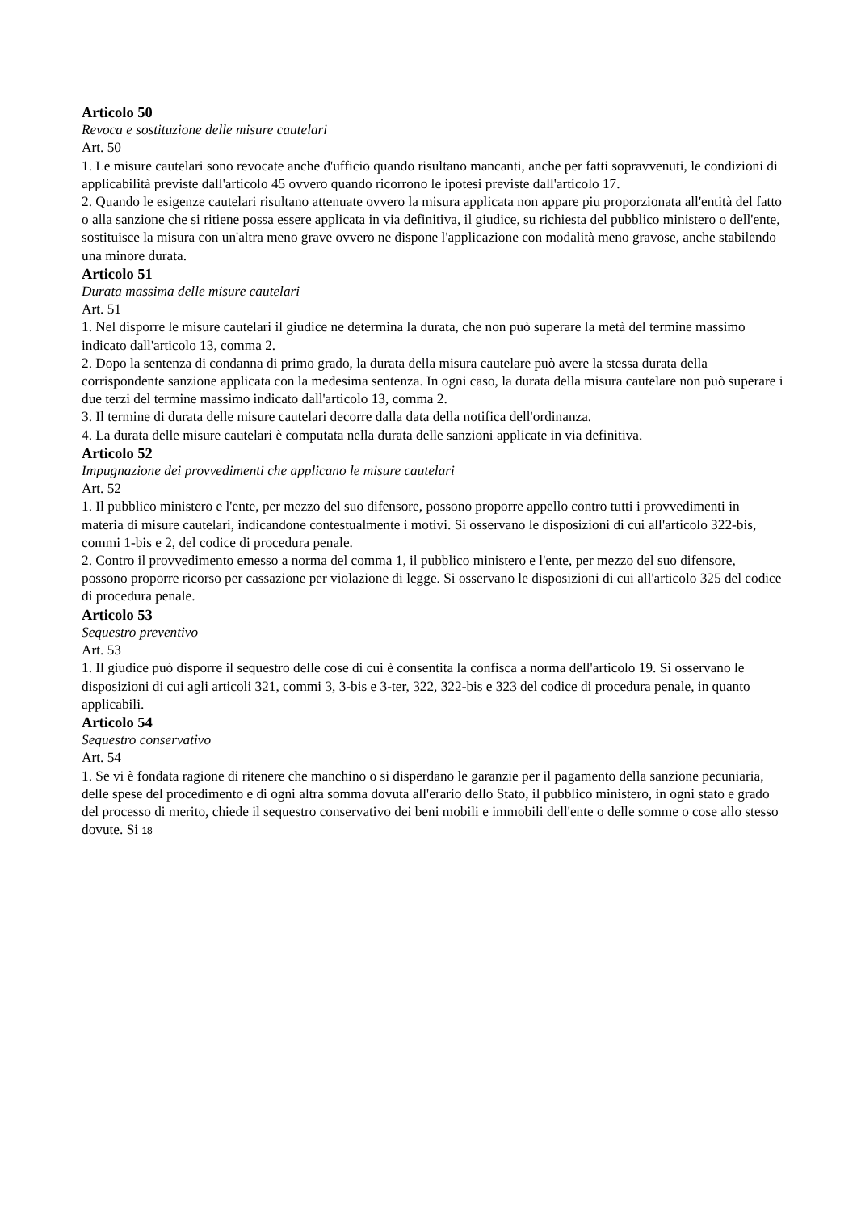Articolo 50
Revoca e sostituzione delle misure cautelari
Art. 50
1. Le misure cautelari sono revocate anche d'ufficio quando risultano mancanti, anche per fatti sopravvenuti, le condizioni di applicabilità previste dall'articolo 45 ovvero quando ricorrono le ipotesi previste dall'articolo 17.
2. Quando le esigenze cautelari risultano attenuate ovvero la misura applicata non appare piu proporzionata all'entità del fatto o alla sanzione che si ritiene possa essere applicata in via definitiva, il giudice, su richiesta del pubblico ministero o dell'ente, sostituisce la misura con un'altra meno grave ovvero ne dispone l'applicazione con modalità meno gravose, anche stabilendo una minore durata.
Articolo 51
Durata massima delle misure cautelari
Art. 51
1. Nel disporre le misure cautelari il giudice ne determina la durata, che non può superare la metà del termine massimo indicato dall'articolo 13, comma 2.
2. Dopo la sentenza di condanna di primo grado, la durata della misura cautelare può avere la stessa durata della corrispondente sanzione applicata con la medesima sentenza. In ogni caso, la durata della misura cautelare non può superare i due terzi del termine massimo indicato dall'articolo 13, comma 2.
3. Il termine di durata delle misure cautelari decorre dalla data della notifica dell'ordinanza.
4. La durata delle misure cautelari è computata nella durata delle sanzioni applicate in via definitiva.
Articolo 52
Impugnazione dei provvedimenti che applicano le misure cautelari
Art. 52
1. Il pubblico ministero e l'ente, per mezzo del suo difensore, possono proporre appello contro tutti i provvedimenti in materia di misure cautelari, indicandone contestualmente i motivi. Si osservano le disposizioni di cui all'articolo 322-bis, commi 1-bis e 2, del codice di procedura penale.
2. Contro il provvedimento emesso a norma del comma 1, il pubblico ministero e l'ente, per mezzo del suo difensore, possono proporre ricorso per cassazione per violazione di legge. Si osservano le disposizioni di cui all'articolo 325 del codice di procedura penale.
Articolo 53
Sequestro preventivo
Art. 53
1. Il giudice può disporre il sequestro delle cose di cui è consentita la confisca a norma dell'articolo 19. Si osservano le disposizioni di cui agli articoli 321, commi 3, 3-bis e 3-ter, 322, 322-bis e 323 del codice di procedura penale, in quanto applicabili.
Articolo 54
Sequestro conservativo
Art. 54
1. Se vi è fondata ragione di ritenere che manchino o si disperdano le garanzie per il pagamento della sanzione pecuniaria, delle spese del procedimento e di ogni altra somma dovuta all'erario dello Stato, il pubblico ministero, in ogni stato e grado del processo di merito, chiede il sequestro conservativo dei beni mobili e immobili dell'ente o delle somme o cose allo stesso dovute. Si 18